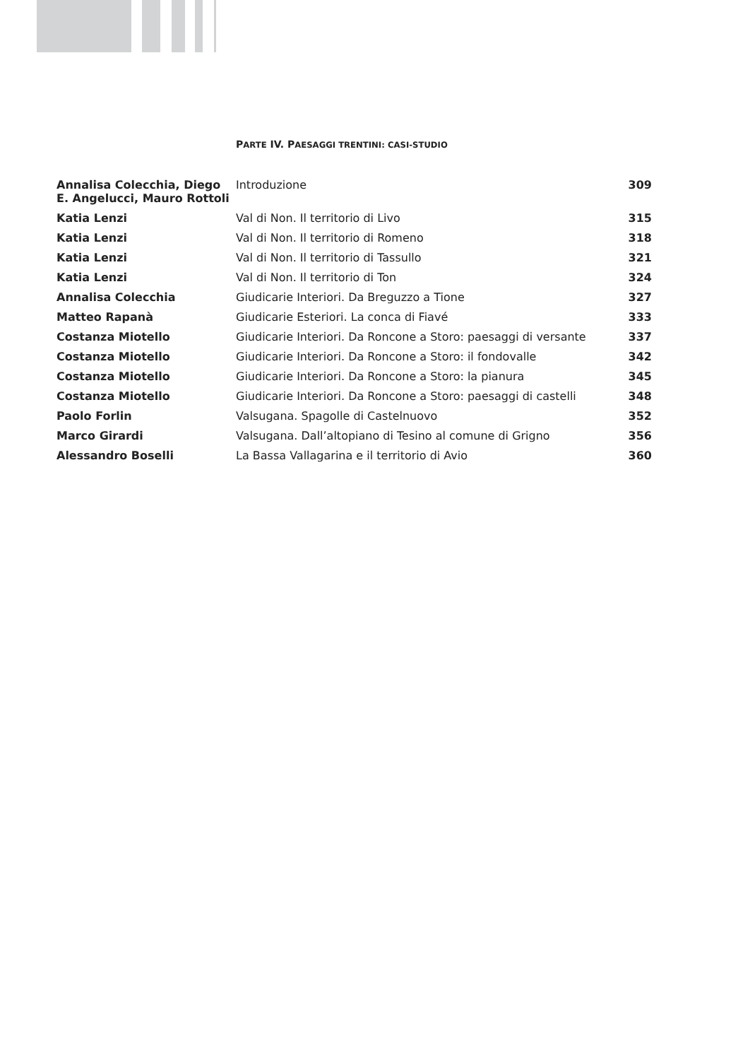PARTE IV. PAESAGGI TRENTINI: CASI-STUDIO
| Annalisa Colecchia, Diego E. Angelucci, Mauro Rottoli | Introduzione | 309 |
| Katia Lenzi | Val di Non. Il territorio di Livo | 315 |
| Katia Lenzi | Val di Non. Il territorio di Romeno | 318 |
| Katia Lenzi | Val di Non. Il territorio di Tassullo | 321 |
| Katia Lenzi | Val di Non. Il territorio di Ton | 324 |
| Annalisa Colecchia | Giudicarie Interiori. Da Breguzzo a Tione | 327 |
| Matteo Rapanà | Giudicarie Esteriori. La conca di Fiavé | 333 |
| Costanza Miotello | Giudicarie Interiori. Da Roncone a Storo: paesaggi di versante | 337 |
| Costanza Miotello | Giudicarie Interiori. Da Roncone a Storo: il fondovalle | 342 |
| Costanza Miotello | Giudicarie Interiori. Da Roncone a Storo: la pianura | 345 |
| Costanza Miotello | Giudicarie Interiori. Da Roncone a Storo: paesaggi di castelli | 348 |
| Paolo Forlin | Valsugana. Spagolle di Castelnuovo | 352 |
| Marco Girardi | Valsugana. Dall’altopiano di Tesino al comune di Grigno | 356 |
| Alessandro Boselli | La Bassa Vallagarina e il territorio di Avio | 360 |